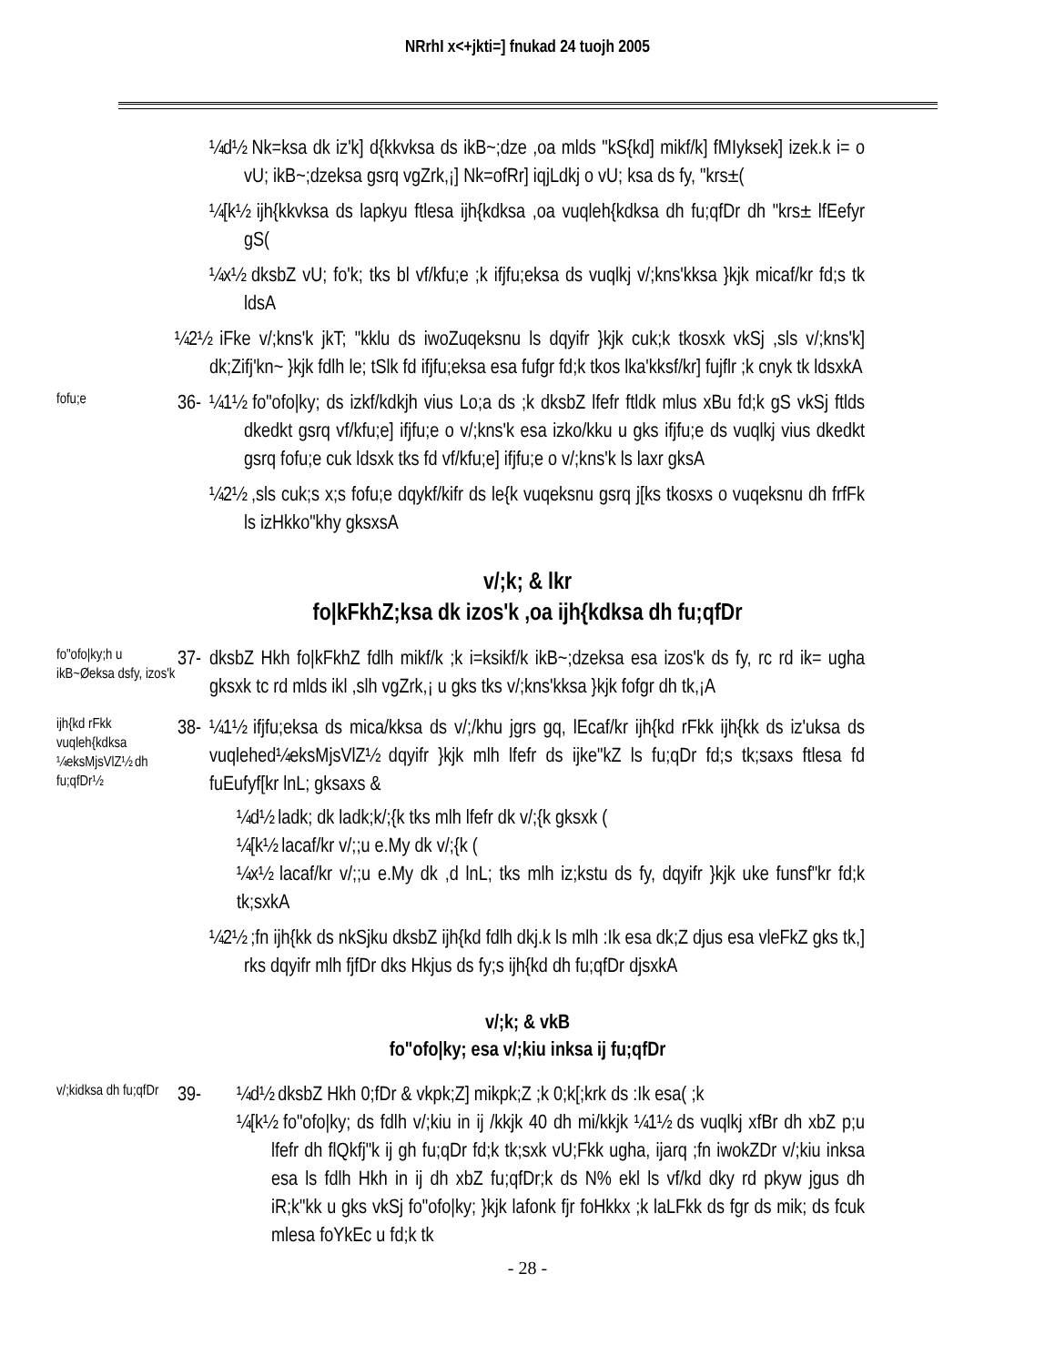NRrhI x<+jkti=] fnukad 24 tuojh 2005
¼d½ Nk=ksa dk iz'k] d{kkvksa ds ikB~;dze ,oa mlds "kS{kd] mikf/k] fMIyksek] izek.k i= o vU; ikB~;dzeksa gsrq vgZrk,¡] Nk=ofRr] iqjLdkj o vU; ksa ds fy, "krs±(
¼[k½ ijh{kkvksa ds lapkyu ftlesa ijh{kdksa ,oa vuqleh{kdksa dh fu;qfDr dh "krs± lfEefyr gS(
¼x½ dksbZ vU; fo'k; tks bl vf/kfu;e ;k ifjfu;eksa ds vuqlkj v/;kns'kksa }kjk micaf/kr fd;s tk ldsA
¼2½ iFke v/;kns'k jkT; "kklu ds iwoZuqeksnu ls dqyifr }kjk cuk;k tkosxk vkSj ,sls v/;kns'k] dk;Zifj'kn~ }kjk fdlh le; tSlk fd ifjfu;eksa esa fufgr fd;k tkos lka'kksf/kr] fujflr ;k cnyk tk ldsxkA
fofu;e
36-
¼1½ fo"ofo|ky; ds izkf/kdkjh vius Lo;a ds ;k dksbZ lfefr ftldk mlus xBu fd;k gS vkSj ftlds dkedkt gsrq vf/kfu;e] ifjfu;e o v/;kns'k esa izko/kku u gks ifjfu;e ds vuqlkj vius dkedkt gsrq fofu;e cuk ldsxk tks fd vf/kfu;e] ifjfu;e o v/;kns'k ls laxr gksA
¼2½ ,sls cuk;s x;s fofu;e dqykf/kifr ds le{k vuqeksnu gsrq j[ks tkosxs o vuqeksnu dh frfFk ls izHkko"khy gksxsA
v/;k; & lkr
fo|kFkhZ;ksa dk izos'k ,oa ijh{kdksa dh fu;qfDr
fo"ofo|ky;h u ikB~Øeksa dsfy, izos'k
37-
dksbZ Hkh fo|kFkhZ fdlh mikf/k ;k i=ksikf/k ikB~;dzeksa esa izos'k ds fy, rc rd ik= ugha gksxk tc rd mlds ikl ,slh vgZrk,¡ u gks tks v/;kns'kksa }kjk fofgr dh tk,¡A
ijh{kd rFkk vuqleh{kdksa ¼eksMjsVlZ½ dh fu;qfDr½
38-
¼1½ ifjfu;eksa ds mica/kksa ds v/;/khu jgrs gq, lEcaf/kr ijh{kd rFkk ijh{kk ds iz'uksa ds vuqlehed¼eksMjsVlZ½ dqyifr }kjk mlh lfefr ds ijke"kZ ls fu;qDr fd;s tk;saxs ftlesa fd fuEufyf[kr lnL; gksaxs &
¼d½ ladk; dk ladk;k/;{k tks mlh lfefr dk v/;{k gksxk (
¼[k½ lacaf/kr v/;;u e.My dk v/;{k (
¼x½ lacaf/kr v/;;u e.My dk ,d lnL; tks mlh iz;kstu ds fy, dqyifr }kjk uke funsf"kr fd;k tk;sxkA
¼2½ ;fn ijh{kk ds nkSjku dksbZ ijh{kd fdlh dkj.k ls mlh :Ik esa dk;Z djus esa vleFkZ gks tk,] rks dqyifr mlh fjfDr dks Hkjus ds fy;s ijh{kd dh fu;qfDr djsxkA
v/;k; & vkB
fo"ofo|ky; esa v/;kiu inksa ij fu;qfDr
v/;kidksa dh fu;qfDr
39-
¼d½ dksbZ Hkh 0;fDr & vkpk;Z] mikpk;Z ;k 0;k[;krk ds :Ik esa( ;k
¼[k½ fo"ofo|ky; ds fdlh v/;kiu in ij /kkjk 40 dh mi/kkjk ¼1½ ds vuqlkj xfBr dh xbZ p;u lfefr dh flQkfj"k ij gh fu;qDr fd;k tk;sxk vU;Fkk ugha, ijarq ;fn iwokZDr v/;kiu inksa esa ls fdlh Hkh in ij dh xbZ fu;qfDr;k ds N% ekl ls vf/kd dky rd pkyw jgus dh iR;k"kk u gks vkSj fo"ofo|ky; }kjk lafonk fjr foHkkx ;k laLFkk ds fgr ds mik; ds fcuk mlesa foYkEc u fd;k tk
- 28 -